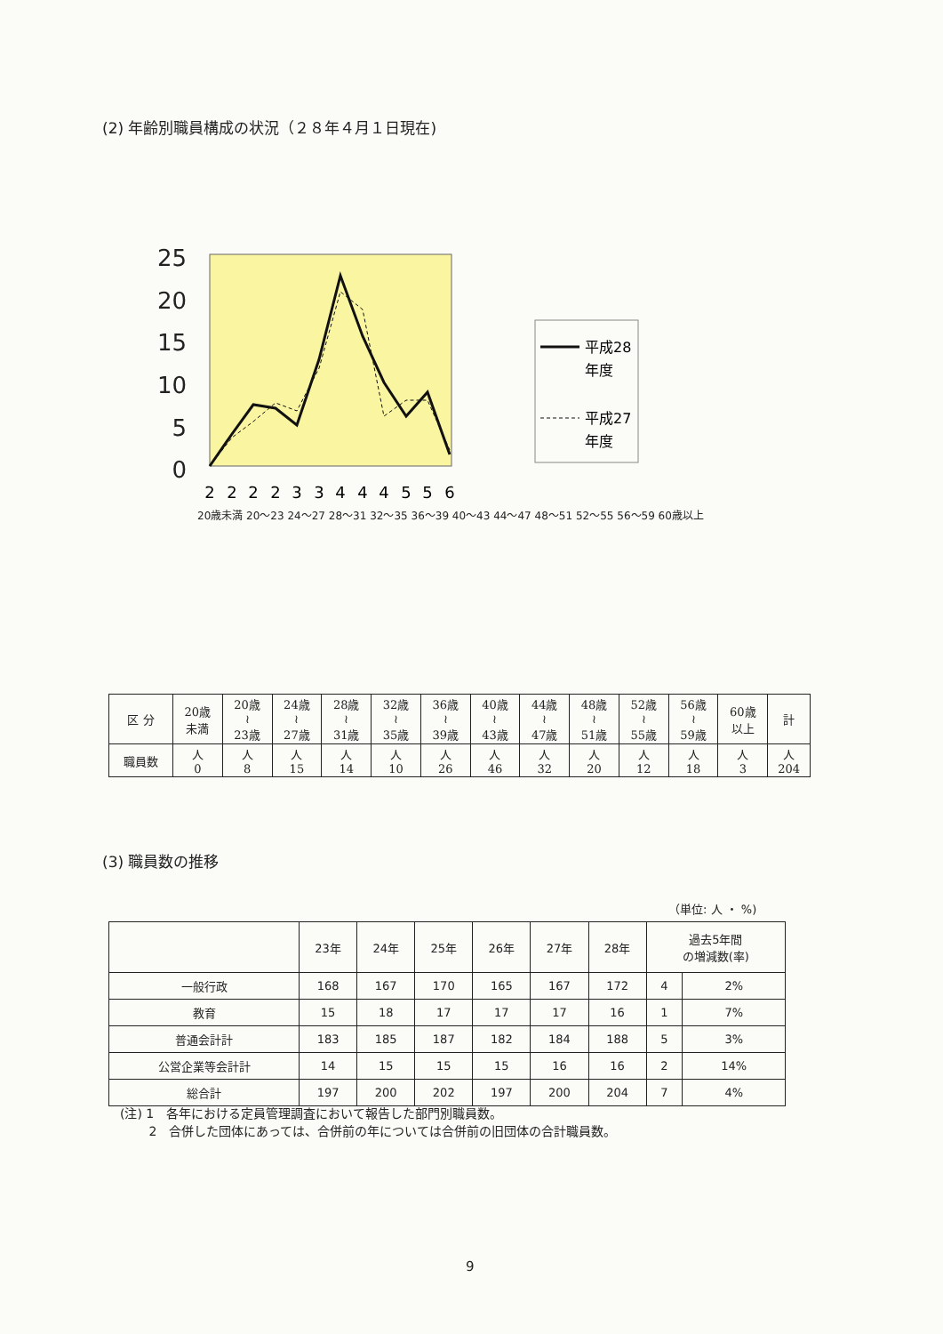(2) 年齢別職員構成の状況（２８年４月１日現在)
25
20
15
10
5
0
2
2
2
2
3
3
4
4
4
5
5
6
平成28
年度
平成27
年度
20歳未満 20～23 24～27 28～31 32～35 36～39 40～43 44～47 48～51 52～55 56～59 60歳以上
| 区 分 | 20歳 未満 | 20歳 ≀ 23歳 | 24歳 ≀ 27歳 | 28歳 ≀ 31歳 | 32歳 ≀ 35歳 | 36歳 ≀ 39歳 | 40歳 ≀ 43歳 | 44歳 ≀ 47歳 | 48歳 ≀ 51歳 | 52歳 ≀ 55歳 | 56歳 ≀ 59歳 | 60歳 以上 | 計 |
| 職員数 | 人 0 | 人 8 | 人 15 | 人 14 | 人 10 | 人 26 | 人 46 | 人 32 | 人 20 | 人 12 | 人 18 | 人 3 | 人 204 |
(3) 職員数の推移
（単位: 人 ・ %)
| | 23年 | 24年 | 25年 | 26年 | 27年 | 28年 | 過去5年間 の増減数(率) | |
| --- | --- | --- | --- | --- | --- | --- | --- | --- |
| 一般行政 | 168 | 167 | 170 | 165 | 167 | 172 | 4 | 2% |
| 教育 | 15 | 18 | 17 | 17 | 17 | 16 | 1 | 7% |
| 普通会計計 | 183 | 185 | 187 | 182 | 184 | 188 | 5 | 3% |
| 公営企業等会計計 | 14 | 15 | 15 | 15 | 16 | 16 | 2 | 14% |
| 総合計 | 197 | 200 | 202 | 197 | 200 | 204 | 7 | 4% |
(注) 1　各年における定員管理調査において報告した部門別職員数。
　　 2　合併した団体にあっては、合併前の年については合併前の旧団体の合計職員数。
9